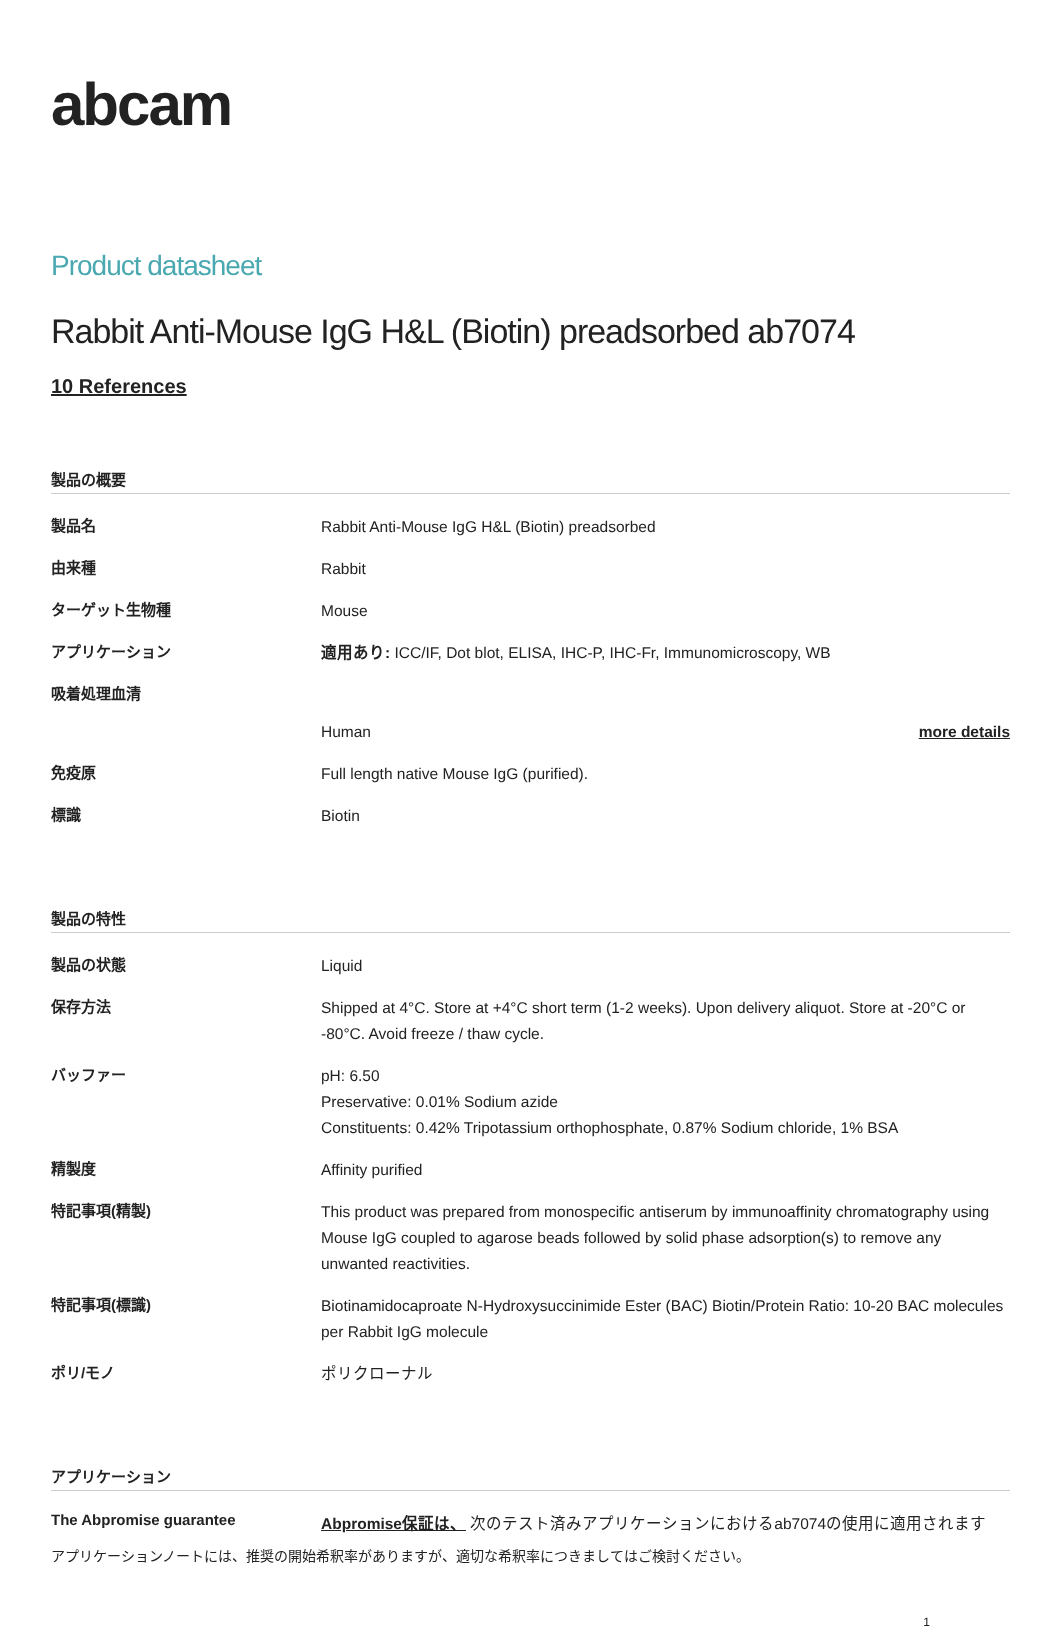abcam
Product datasheet
Rabbit Anti-Mouse IgG H&L (Biotin) preadsorbed ab7074
10 References
製品の概要
| 製品名 | Rabbit Anti-Mouse IgG H&L (Biotin) preadsorbed |
| 由来種 | Rabbit |
| ターゲット生物種 | Mouse |
| アプリケーション | 適用あり: ICC/IF, Dot blot, ELISA, IHC-P, IHC-Fr, Immunomicroscopy, WB |
| 吸着処理血清 | |
| | Human more details |
| 免疫原 | Full length native Mouse IgG (purified). |
| 標識 | Biotin |
製品の特性
| 製品の状態 | Liquid |
| 保存方法 | Shipped at 4°C. Store at +4°C short term (1-2 weeks). Upon delivery aliquot. Store at -20°C or -80°C. Avoid freeze / thaw cycle. |
| バッファー | pH: 6.50 Preservative: 0.01% Sodium azide Constituents: 0.42% Tripotassium orthophosphate, 0.87% Sodium chloride, 1% BSA |
| 精製度 | Affinity purified |
| 特記事項(精製) | This product was prepared from monospecific antiserum by immunoaffinity chromatography using Mouse IgG coupled to agarose beads followed by solid phase adsorption(s) to remove any unwanted reactivities. |
| 特記事項(標識) | Biotinamidocaproate N-Hydroxysuccinimide Ester (BAC) Biotin/Protein Ratio: 10-20 BAC molecules per Rabbit IgG molecule |
| ポリ/モノ | ポリクローナル |
アプリケーション
| The Abpromise guarantee | Abpromise保証は、 次のテスト済みアプリケーションにおけるab7074の使用に適用されます |
アプリケーションノートには、推奨の開始希釈率がありますが、適切な希釈率につきましてはご検討ください。
1